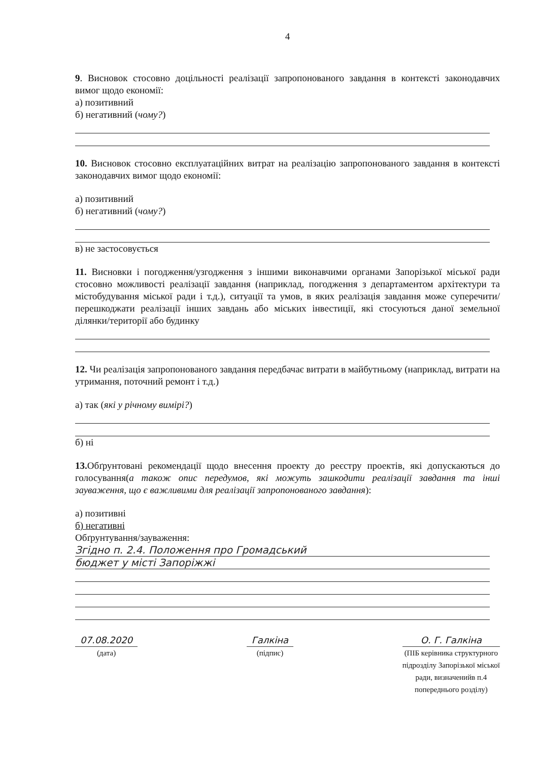4
9. Висновок стосовно доцільності реалізації запропонованого завдання в контексті законодавчих вимог щодо економії:
а) позитивний
б) негативний (чому?)
10. Висновок стосовно експлуатаційних витрат на реалізацію запропонованого завдання в контексті законодавчих вимог щодо економії:
а) позитивний
б) негативний (чому?)
в) не застосовується
11. Висновки і погодження/узгодження з іншими виконавчими органами Запорізької міської ради стосовно можливості реалізації завдання (наприклад, погодження з департаментом архітектури та містобудування міської ради і т.д.), ситуації та умов, в яких реалізація завдання може суперечити/перешкоджати реалізації інших завдань або міських інвестиції, які стосуються даної земельної ділянки/території або будинку
12. Чи реалізація запропонованого завдання передбачає витрати в майбутньому (наприклад, витрати на утримання, поточний ремонт і т.д.)
а) так (які у річному вимірі?)
б) ні
13. Обґрунтовані рекомендації щодо внесення проекту до реєстру проектів, які допускаються до голосування(а також опис передумов, які можуть зашкодити реалізації завдання та інші зауваження, що є важливими для реалізації запропонованого завдання):
а) позитивні
б) негативні
Обґрунтування/зауваження:
Згідно п. 2.4. Положення про Громадський
бюджет у місті Запоріжжі
07.08.2020
(дата)
Галкіна
(підпис)
О. Г. Галкіна
(ПІБ керівника структурного
підрозділу Запорізької міської
ради, визначенийв п.4
попереднього розділу)